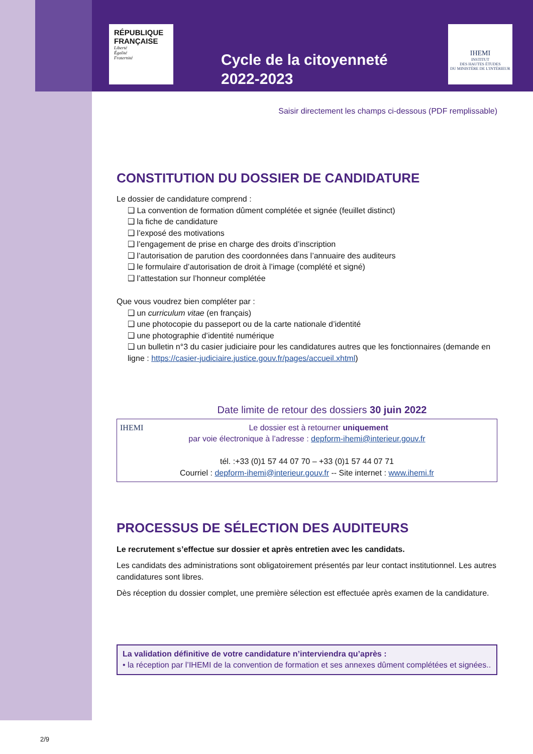RÉPUBLIQUE
FRANÇAISE
Liberté
Égalité
Fraternité
IHEMI
INSTITUT
DES HAUTES ÉTUDES
DU MINISTÈRE DE L'INTÉRIEUR
Cycle de la citoyenneté
2022-2023
Saisir directement les champs ci-dessous (PDF remplissable)
CONSTITUTION DU DOSSIER DE CANDIDATURE
Le dossier de candidature comprend :
❑ La convention de formation dûment complétée et signée (feuillet distinct)
❑ la fiche de candidature
❑ l’exposé des motivations
❑ l’engagement de prise en charge des droits d’inscription
❑ l’autorisation de parution des coordonnées dans l’annuaire des auditeurs
❑ le formulaire d’autorisation de droit à l’image (complété et signé)
❑ l’attestation sur l’honneur complétée
Que vous voudrez bien compléter par :
❑ un curriculum vitae (en français)
❑ une photocopie du passeport ou de la carte nationale d’identité
❑ une photographie d’identité numérique
❑ un bulletin n°3 du casier judiciaire pour les candidatures autres que les fonctionnaires (demande en ligne : https://casier-judiciaire.justice.gouv.fr/pages/accueil.xhtml)
Date limite de retour des dossiers 30 juin 2022
IHEMI
Le dossier est à retourner uniquement
par voie électronique à l’adresse : depform-ihemi@interieur.gouv.fr
tél. :+33 (0)1 57 44 07 70 – +33 (0)1 57 44 07 71
Courriel : depform-ihemi@interieur.gouv.fr -- Site internet : www.ihemi.fr
PROCESSUS DE SÉLECTION DES AUDITEURS
Le recrutement s’effectue sur dossier et après entretien avec les candidats.
Les candidats des administrations sont obligatoirement présentés par leur contact institutionnel. Les autres candidatures sont libres.
Dès réception du dossier complet, une première sélection est effectuée après examen de la candidature.
La validation définitive de votre candidature n’interviendra qu’après :
• la réception par l’IHEMI de la convention de formation et ses annexes dûment complétées et signées..
2/9